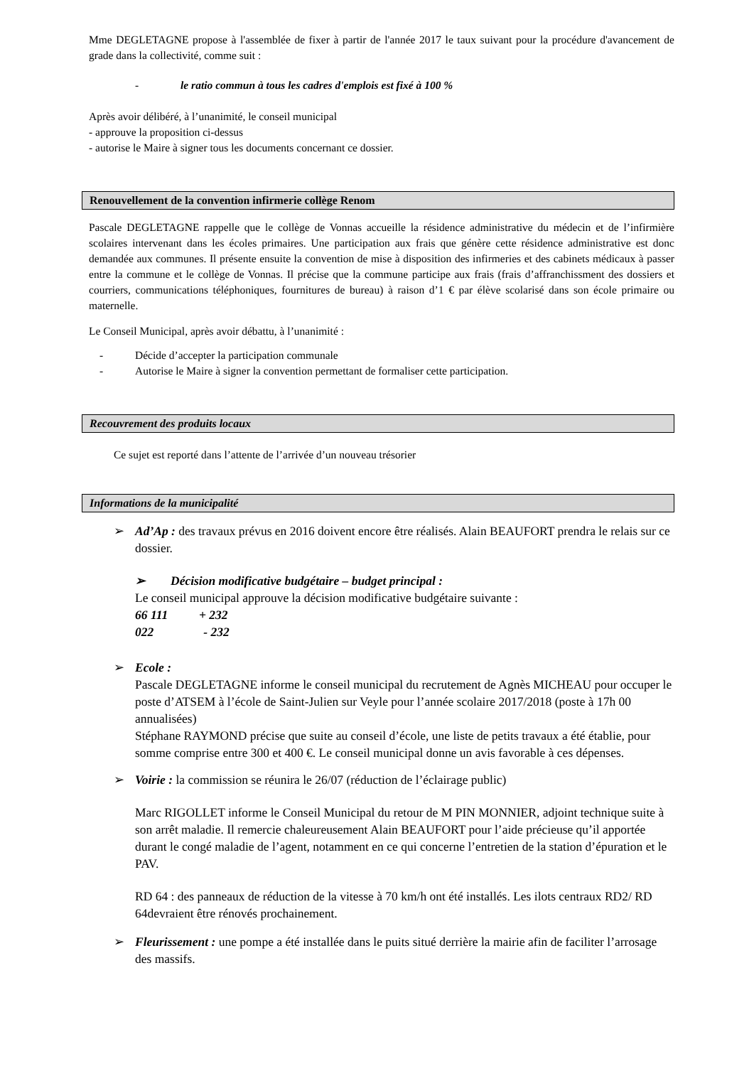Mme DEGLETAGNE propose à l'assemblée de fixer à partir de l'année 2017 le taux suivant pour la procédure d'avancement de grade dans la collectivité, comme suit :
- le ratio commun à tous les cadres d'emplois est fixé à 100 %
Après avoir délibéré, à l’unanimité, le conseil municipal
- approuve la proposition ci-dessus
- autorise le Maire à signer tous les documents concernant ce dossier.
Renouvellement de la convention infirmerie collège Renom
Pascale DEGLETAGNE rappelle que le collège de Vonnas accueille la résidence administrative du médecin et de l’infirmière scolaires intervenant dans les écoles primaires. Une participation aux frais que génère cette résidence administrative est donc demandée aux communes. Il présente ensuite la convention de mise à disposition des infirmeries et des cabinets médicaux à passer entre la commune et le collège de Vonnas. Il précise que la commune participe aux frais (frais d’affranchissment des dossiers et courriers, communications téléphoniques, fournitures de bureau) à raison d’1 € par élève scolarisé dans son école primaire ou maternelle.
Le Conseil Municipal, après avoir débattu, à l’unanimité :
- Décide d’accepter la participation communale
- Autorise le Maire à signer la convention permettant de formaliser cette participation.
Recouvrement des produits locaux
Ce sujet est reporté dans l’attente de l’arrivée d’un nouveau trésorier
Informations de la municipalité
➢ Ad’Ap : des travaux prévus en 2016 doivent encore être réalisés. Alain BEAUFORT prendra le relais sur ce dossier.
➢ Décision modificative budgétaire – budget principal :
Le conseil municipal approuve la décision modificative budgétaire suivante :
66 111 + 232
022 - 232
➢ Ecole :
Pascale DEGLETAGNE informe le conseil municipal du recrutement de Agnès MICHEAU pour occuper le poste d’ATSEM à l’école de Saint-Julien sur Veyle pour l’année scolaire 2017/2018 (poste à 17h 00 annualisées)
Stéphane RAYMOND précise que suite au conseil d’école, une liste de petits travaux a été établie, pour somme comprise entre 300 et 400 €. Le conseil municipal donne un avis favorable à ces dépenses.
➢ Voirie : la commission se réunira le 26/07 (réduction de l’éclairage public)
Marc RIGOLLET informe le Conseil Municipal du retour de M PIN MONNIER, adjoint technique suite à son arrêt maladie. Il remercie chaleureusement Alain BEAUFORT pour l’aide précieuse qu’il apportée durant le congé maladie de l’agent, notamment en ce qui concerne l’entretien de la station d’épuration et le PAV.
RD 64 : des panneaux de réduction de la vitesse à 70 km/h ont été installés. Les ilots centraux RD2/ RD 64devraient être rénovés prochainement.
➢ Fleurissement : une pompe a été installée dans le puits situé derrière la mairie afin de faciliter l’arrosage des massifs.